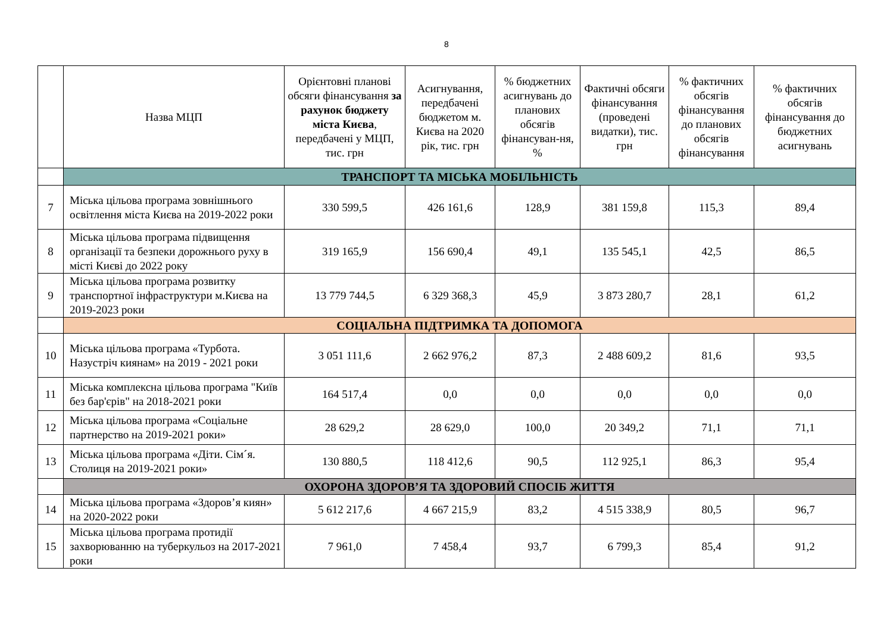8
| | Назва МЦП | Орієнтовні планові обсяги фінансування за рахунок бюджету міста Києва , передбачені у МЦП, тис. грн | Асигнування, передбачені бюджетом м. Києва на 2020 рік, тис. грн | % бюджетних асигнувань до планових обсягів фінансуван-ня, % | Фактичні обсяги фінансування (проведені видатки), тис. грн | % фактичних обсягів фінансування до планових обсягів фінансування | % фактичних обсягів фінансування до бюджетних асигнувань |
| --- | --- | --- | --- | --- | --- | --- | --- |
| | ТРАНСПОРТ ТА МІСЬКА МОБІЛЬНІСТЬ | | | | | | |
| 7 | Міська цільова програма зовнішнього освітлення міста Києва на 2019-2022 роки | 330 599,5 | 426 161,6 | 128,9 | 381 159,8 | 115,3 | 89,4 |
| 8 | Міська цільова програма підвищення організації та безпеки дорожнього руху в місті Києві до 2022 року | 319 165,9 | 156 690,4 | 49,1 | 135 545,1 | 42,5 | 86,5 |
| 9 | Міська цільова програма розвитку транспортної інфраструктури м.Києва на 2019-2023 роки | 13 779 744,5 | 6 329 368,3 | 45,9 | 3 873 280,7 | 28,1 | 61,2 |
| | СОЦІАЛЬНА ПІДТРИМКА ТА ДОПОМОГА | | | | | | |
| 10 | Міська цільова програма «Турбота. Назустріч киянам» на 2019 - 2021 роки | 3 051 111,6 | 2 662 976,2 | 87,3 | 2 488 609,2 | 81,6 | 93,5 |
| 11 | Міська комплексна цільова програма "Київ без бар'єрів" на 2018-2021 роки | 164 517,4 | 0,0 | 0,0 | 0,0 | 0,0 | 0,0 |
| 12 | Міська цільова програма «Соціальне партнерство на 2019-2021 роки» | 28 629,2 | 28 629,0 | 100,0 | 20 349,2 | 71,1 | 71,1 |
| 13 | Міська цільова програма «Діти. Сім´я. Столиця на 2019-2021 роки» | 130 880,5 | 118 412,6 | 90,5 | 112 925,1 | 86,3 | 95,4 |
| | ОХОРОНА ЗДОРОВ’Я ТА ЗДОРОВИЙ СПОСІБ ЖИТТЯ | | | | | | |
| 14 | Міська цільова програма «Здоров’я киян» на 2020-2022 роки | 5 612 217,6 | 4 667 215,9 | 83,2 | 4 515 338,9 | 80,5 | 96,7 |
| 15 | Міська цільова програма протидії захворюванню на туберкульоз на 2017-2021 роки | 7 961,0 | 7 458,4 | 93,7 | 6 799,3 | 85,4 | 91,2 |